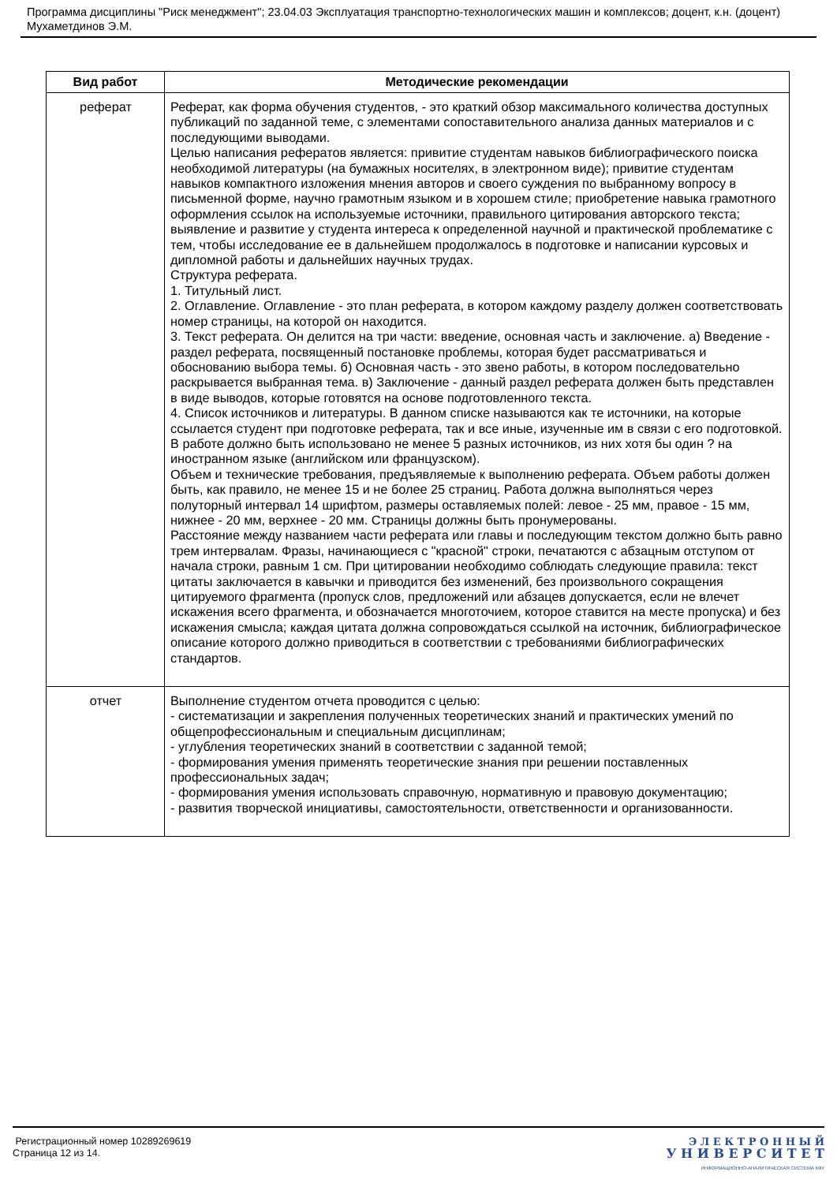Программа дисциплины "Риск менеджмент"; 23.04.03 Эксплуатация транспортно-технологических машин и комплексов; доцент, к.н. (доцент) Мухаметдинов Э.М.
| Вид работ | Методические рекомендации |
| --- | --- |
| реферат | Реферат, как форма обучения студентов, - это краткий обзор максимального количества доступных публикаций по заданной теме, с элементами сопоставительного анализа данных материалов и с последующими выводами. Целью написания рефератов является: привитие студентам навыков библиографического поиска необходимой литературы (на бумажных носителях, в электронном виде); привитие студентам навыков компактного изложения мнения авторов и своего суждения по выбранному вопросу в письменной форме, научно грамотным языком и в хорошем стиле; приобретение навыка грамотного оформления ссылок на используемые источники, правильного цитирования авторского текста; выявление и развитие у студента интереса к определенной научной и практической проблематике с тем, чтобы исследование ее в дальнейшем продолжалось в подготовке и написании курсовых и дипломной работы и дальнейших научных трудах. Структура реферата. 1. Титульный лист. 2. Оглавление. Оглавление - это план реферата, в котором каждому разделу должен соответствовать номер страницы, на которой он находится. 3. Текст реферата. Он делится на три части: введение, основная часть и заключение. а) Введение - раздел реферата, посвященный постановке проблемы, которая будет рассматриваться и обоснованию выбора темы. б) Основная часть - это звено работы, в котором последовательно раскрывается выбранная тема. в) Заключение - данный раздел реферата должен быть представлен в виде выводов, которые готовятся на основе подготовленного текста. 4. Список источников и литературы. В данном списке называются как те источники, на которые ссылается студент при подготовке реферата, так и все иные, изученные им в связи с его подготовкой. В работе должно быть использовано не менее 5 разных источников, из них хотя бы один ? на иностранном языке (английском или французском). Объем и технические требования, предъявляемые к выполнению реферата. Объем работы должен быть, как правило, не менее 15 и не более 25 страниц. Работа должна выполняться через полуторный интервал 14 шрифтом, размеры оставляемых полей: левое - 25 мм, правое - 15 мм, нижнее - 20 мм, верхнее - 20 мм. Страницы должны быть пронумерованы. Расстояние между названием части реферата или главы и последующим текстом должно быть равно трем интервалам. Фразы, начинающиеся с "красной" строки, печатаются с абзацным отступом от начала строки, равным 1 см. При цитировании необходимо соблюдать следующие правила: текст цитаты заключается в кавычки и приводится без изменений, без произвольного сокращения цитируемого фрагмента (пропуск слов, предложений или абзацев допускается, если не влечет искажения всего фрагмента, и обозначается многоточием, которое ставится на месте пропуска) и без искажения смысла; каждая цитата должна сопровождаться ссылкой на источник, библиографическое описание которого должно приводиться в соответствии с требованиями библиографических стандартов. |
| отчет | Выполнение студентом отчета проводится с целью: - систематизации и закрепления полученных теоретических знаний и практических умений по общепрофессиональным и специальным дисциплинам; - углубления теоретических знаний в соответствии с заданной темой; - формирования умения применять теоретические знания при решении поставленных профессиональных задач; - формирования умения использовать справочную, нормативную и правовую документацию; - развития творческой инициативы, самостоятельности, ответственности и организованности. |
Регистрационный номер 10289269619
Страница 12 из 14.
Э Л Е К Т Р О Н Н Ы Й
У Н И В Е Р С И Т Е Т
ИНФОРМАЦИОННО-АНАЛИТИЧЕСКАЯ СИСТЕМА КФУ